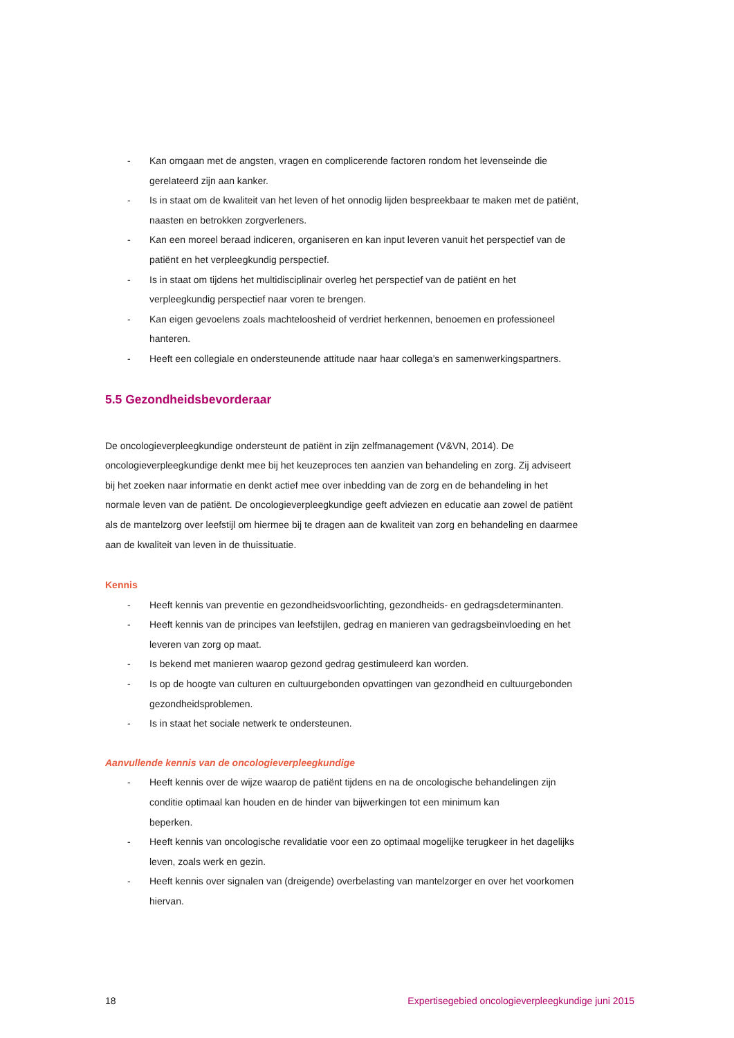- Kan omgaan met de angsten, vragen en complicerende factoren rondom het levenseinde die gerelateerd zijn aan kanker.
- Is in staat om de kwaliteit van het leven of het onnodig lijden bespreekbaar te maken met de patiënt, naasten en betrokken zorgverleners.
- Kan een moreel beraad indiceren, organiseren en kan input leveren vanuit het perspectief van de patiënt en het verpleegkundig perspectief.
- Is in staat om tijdens het multidisciplinair overleg het perspectief van de patiënt en het verpleegkundig perspectief naar voren te brengen.
- Kan eigen gevoelens zoals machteloosheid of verdriet herkennen, benoemen en professioneel hanteren.
- Heeft een collegiale en ondersteunende attitude naar haar collega’s en samenwerkingspartners.
5.5 Gezondheidsbevorderaar
De oncologieverpleegkundige ondersteunt de patiënt in zijn zelfmanagement (V&VN, 2014). De oncologieverpleegkundige denkt mee bij het keuzeproces ten aanzien van behandeling en zorg. Zij adviseert bij het zoeken naar informatie en denkt actief mee over inbedding van de zorg en de behandeling in het normale leven van de patiënt. De oncologieverpleegkundige geeft adviezen en educatie aan zowel de patiënt als de mantelzorg over leefstijl om hiermee bij te dragen aan de kwaliteit van zorg en behandeling en daarmee aan de kwaliteit van leven in de thuissituatie.
Kennis
- Heeft kennis van preventie en gezondheidsvoorlichting, gezondheids- en gedragsdeterminanten.
- Heeft kennis van de principes van leefstijlen, gedrag en manieren van gedragsbeïnvloeding en het leveren van zorg op maat.
- Is bekend met manieren waarop gezond gedrag gestimuleerd kan worden.
- Is op de hoogte van culturen en cultuurgebonden opvattingen van gezondheid en cultuurgebonden gezondheidsproblemen.
- Is in staat het sociale netwerk te ondersteunen.
Aanvullende kennis van de oncologieverpleegkundige
- Heeft kennis over de wijze waarop de patiënt tijdens en na de oncologische behandelingen zijn conditie optimaal kan houden en de hinder van bijwerkingen tot een minimum kan
beperken.
- Heeft kennis van oncologische revalidatie voor een zo optimaal mogelijke terugkeer in het dagelijks leven, zoals werk en gezin.
- Heeft kennis over signalen van (dreigende) overbelasting van mantelzorger en over het voorkomen hiervan.
18 Expertisegebied oncologieverpleegkundige juni 2015